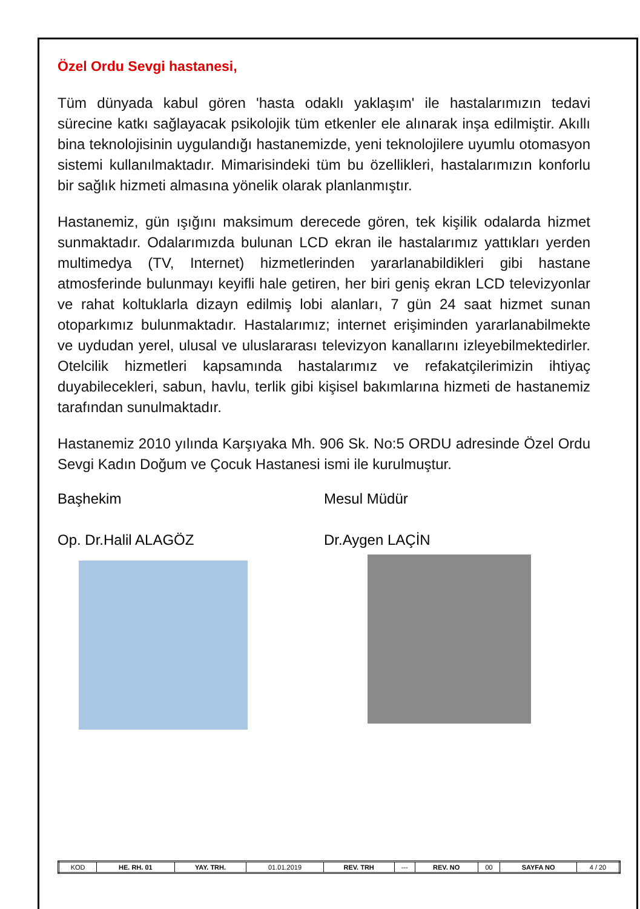Özel Ordu Sevgi hastanesi,
Tüm dünyada kabul gören 'hasta odaklı yaklaşım' ile hastalarımızın tedavi sürecine katkı sağlayacak psikolojik tüm etkenler ele alınarak inşa edilmiştir. Akıllı bina teknolojisinin uygulandığı hastanemizde, yeni teknolojilere uyumlu otomasyon sistemi kullanılmaktadır. Mimarisindeki tüm bu özellikleri, hastalarımızın konforlu bir sağlık hizmeti almasına yönelik olarak planlanmıştır.
Hastanemiz, gün ışığını maksimum derecede gören, tek kişilik odalarda hizmet sunmaktadır. Odalarımızda bulunan LCD ekran ile hastalarımız yattıkları yerden multimedya (TV, Internet) hizmetlerinden yararlanabildikleri gibi hastane atmosferinde bulunmayı keyifli hale getiren, her biri geniş ekran LCD televizyonlar ve rahat koltuklarla dizayn edilmiş lobi alanları, 7 gün 24 saat hizmet sunan otoparkımız bulunmaktadır. Hastalarımız; internet erişiminden yararlanabilmekte ve uydudan yerel, ulusal ve uluslararası televizyon kanallarını izleyebilmektedirler. Otelcilik hizmetleri kapsamında hastalarımız ve refakatçilerimizin ihtiyaç duyabilecekleri, sabun, havlu, terlik gibi kişisel bakımlarına hizmeti de hastanemiz tarafından sunulmaktadır.
Hastanemiz 2010 yılında Karşıyaka Mh. 906 Sk. No:5 ORDU adresinde Özel Ordu Sevgi Kadın Doğum ve Çocuk Hastanesi ismi ile kurulmuştur.
Başhekim Mesul Müdür
Op. Dr.Halil ALAGÖZ Dr.Aygen LAÇİN
| KOD | HE. RH. 01 | YAY. TRH. | 01.01.2019 | REV. TRH | --- | REV. NO | 00 | SAYFA NO | 4 / 20 |